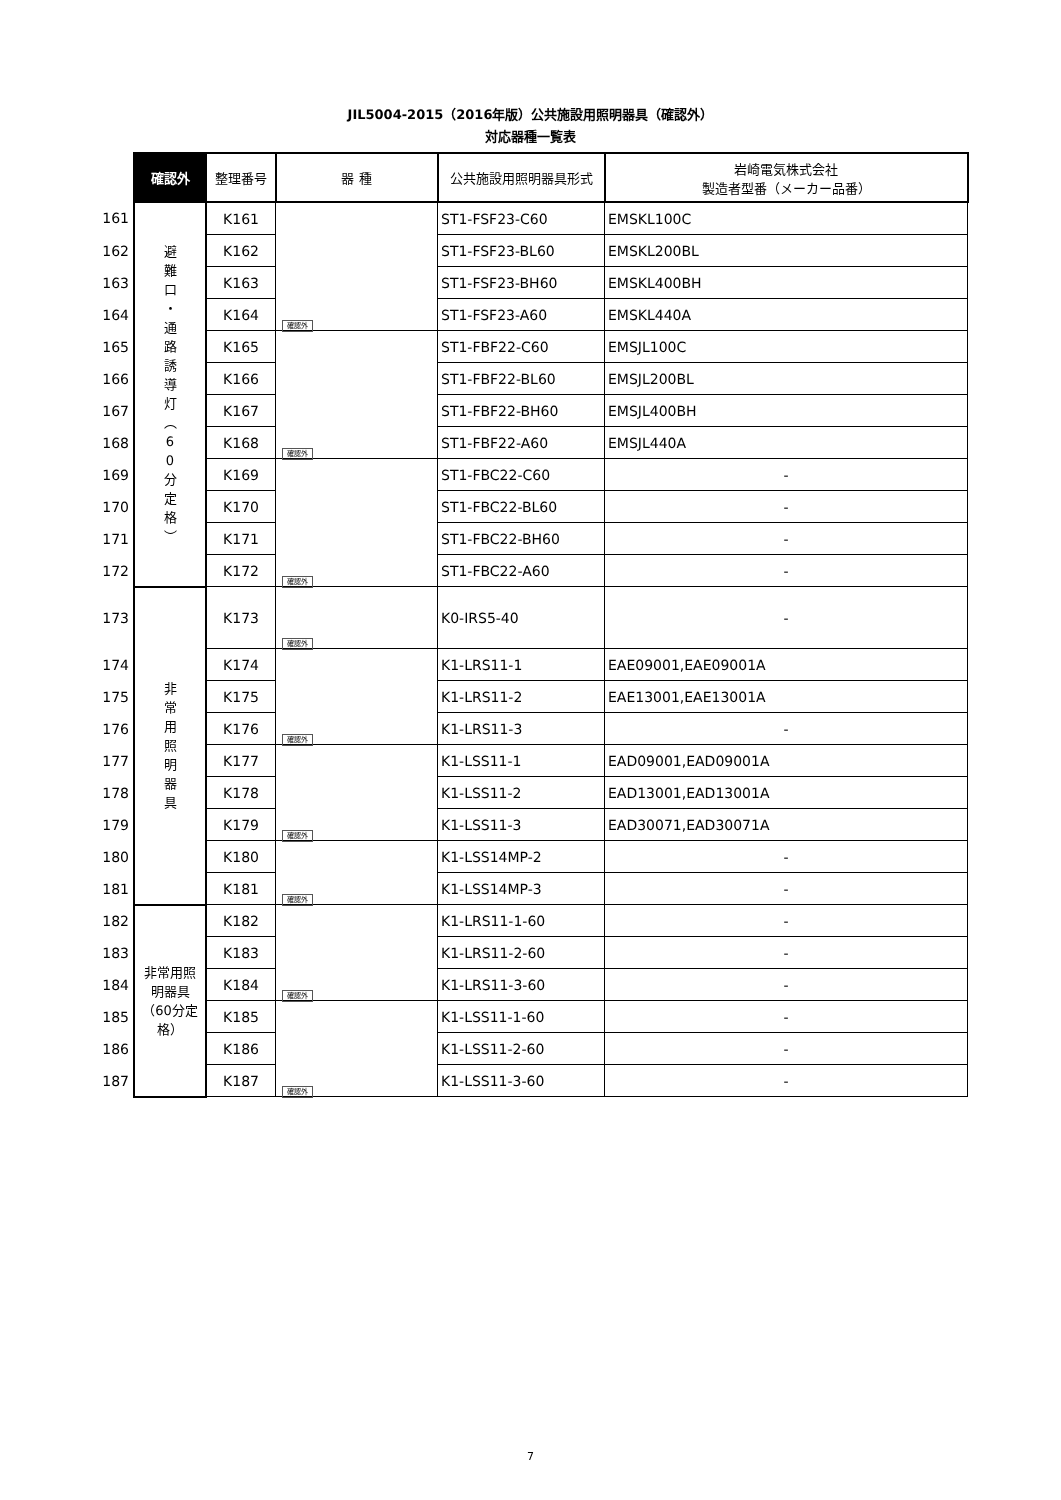JIL5004-2015（2016年版）公共施設用照明器具（確認外）
対応器種一覧表
| | 確認外 | 整理番号 | 器 種 | 公共施設用照明器具形式 | 岩崎電気株式会社 製造者型番（メーカー品番） |
| --- | --- | --- | --- | --- | --- |
| 161 | 避 難 口 ・ 通 路 誘 導 灯 ︵ 6 0 分 定 格 ︶ | K161 | 確認外 | ST1-FSF23-C60 | EMSKL100C |
| 162 | | K162 | | ST1-FSF23-BL60 | EMSKL200BL |
| 163 | | K163 | | ST1-FSF23-BH60 | EMSKL400BH |
| 164 | | K164 | | ST1-FSF23-A60 | EMSKL440A |
| 165 | | K165 | 確認外 | ST1-FBF22-C60 | EMSJL100C |
| 166 | | K166 | | ST1-FBF22-BL60 | EMSJL200BL |
| 167 | | K167 | | ST1-FBF22-BH60 | EMSJL400BH |
| 168 | | K168 | | ST1-FBF22-A60 | EMSJL440A |
| 169 | | K169 | 確認外 | ST1-FBC22-C60 | - |
| 170 | | K170 | | ST1-FBC22-BL60 | - |
| 171 | | K171 | | ST1-FBC22-BH60 | - |
| 172 | | K172 | | ST1-FBC22-A60 | - |
| 173 | 非 常 用 照 明 器 具 | K173 | 確認外 | K0-IRS5-40 | - |
| 174 | | K174 | 確認外 | K1-LRS11-1 | EAE09001,EAE09001A |
| 175 | | K175 | | K1-LRS11-2 | EAE13001,EAE13001A |
| 176 | | K176 | | K1-LRS11-3 | - |
| 177 | | K177 | 確認外 | K1-LSS11-1 | EAD09001,EAD09001A |
| 178 | | K178 | | K1-LSS11-2 | EAD13001,EAD13001A |
| 179 | | K179 | | K1-LSS11-3 | EAD30071,EAD30071A |
| 180 | | K180 | 確認外 | K1-LSS14MP-2 | - |
| 181 | | K181 | | K1-LSS14MP-3 | - |
| 182 | 非常用照明器具 （60分定格） | K182 | 確認外 | K1-LRS11-1-60 | - |
| 183 | | K183 | | K1-LRS11-2-60 | - |
| 184 | | K184 | | K1-LRS11-3-60 | - |
| 185 | | K185 | 確認外 | K1-LSS11-1-60 | - |
| 186 | | K186 | | K1-LSS11-2-60 | - |
| 187 | | K187 | | K1-LSS11-3-60 | - |
7